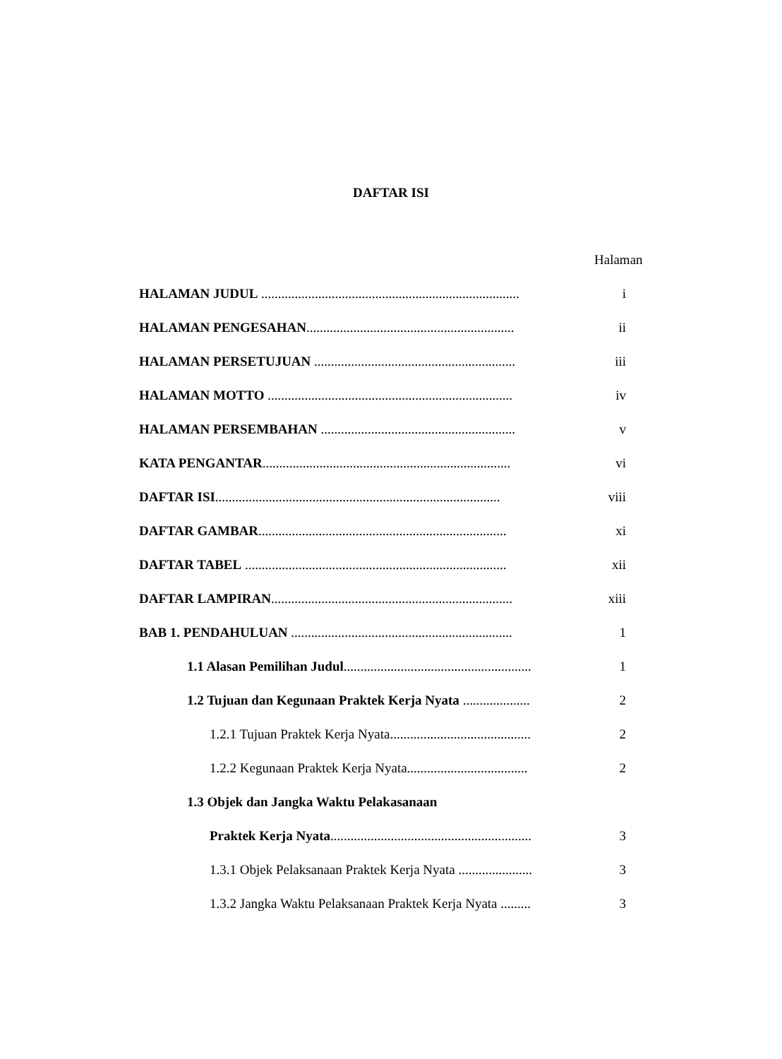DAFTAR ISI
Halaman
HALAMAN JUDUL ............................................................................. i
HALAMAN PENGESAHAN.............................................................. ii
HALAMAN PERSETUJUAN ............................................................ iii
HALAMAN MOTTO ......................................................................... iv
HALAMAN PERSEMBAHAN .......................................................... v
KATA PENGANTAR.......................................................................... vi
DAFTAR ISI..................................................................................... viii
DAFTAR GAMBAR.......................................................................... xi
DAFTAR TABEL .............................................................................. xii
DAFTAR LAMPIRAN........................................................................ xiii
BAB 1. PENDAHULUAN .................................................................. 1
1.1 Alasan Pemilihan Judul........................................................ 1
1.2 Tujuan dan Kegunaan Praktek Kerja Nyata .................... 2
1.2.1 Tujuan Praktek Kerja Nyata.......................................... 2
1.2.2 Kegunaan Praktek Kerja Nyata.................................... 2
1.3 Objek dan Jangka Waktu Pelakasanaan
Praktek Kerja Nyata............................................................ 3
1.3.1 Objek Pelaksanaan Praktek Kerja Nyata ...................... 3
1.3.2 Jangka Waktu Pelaksanaan Praktek Kerja Nyata ......... 3